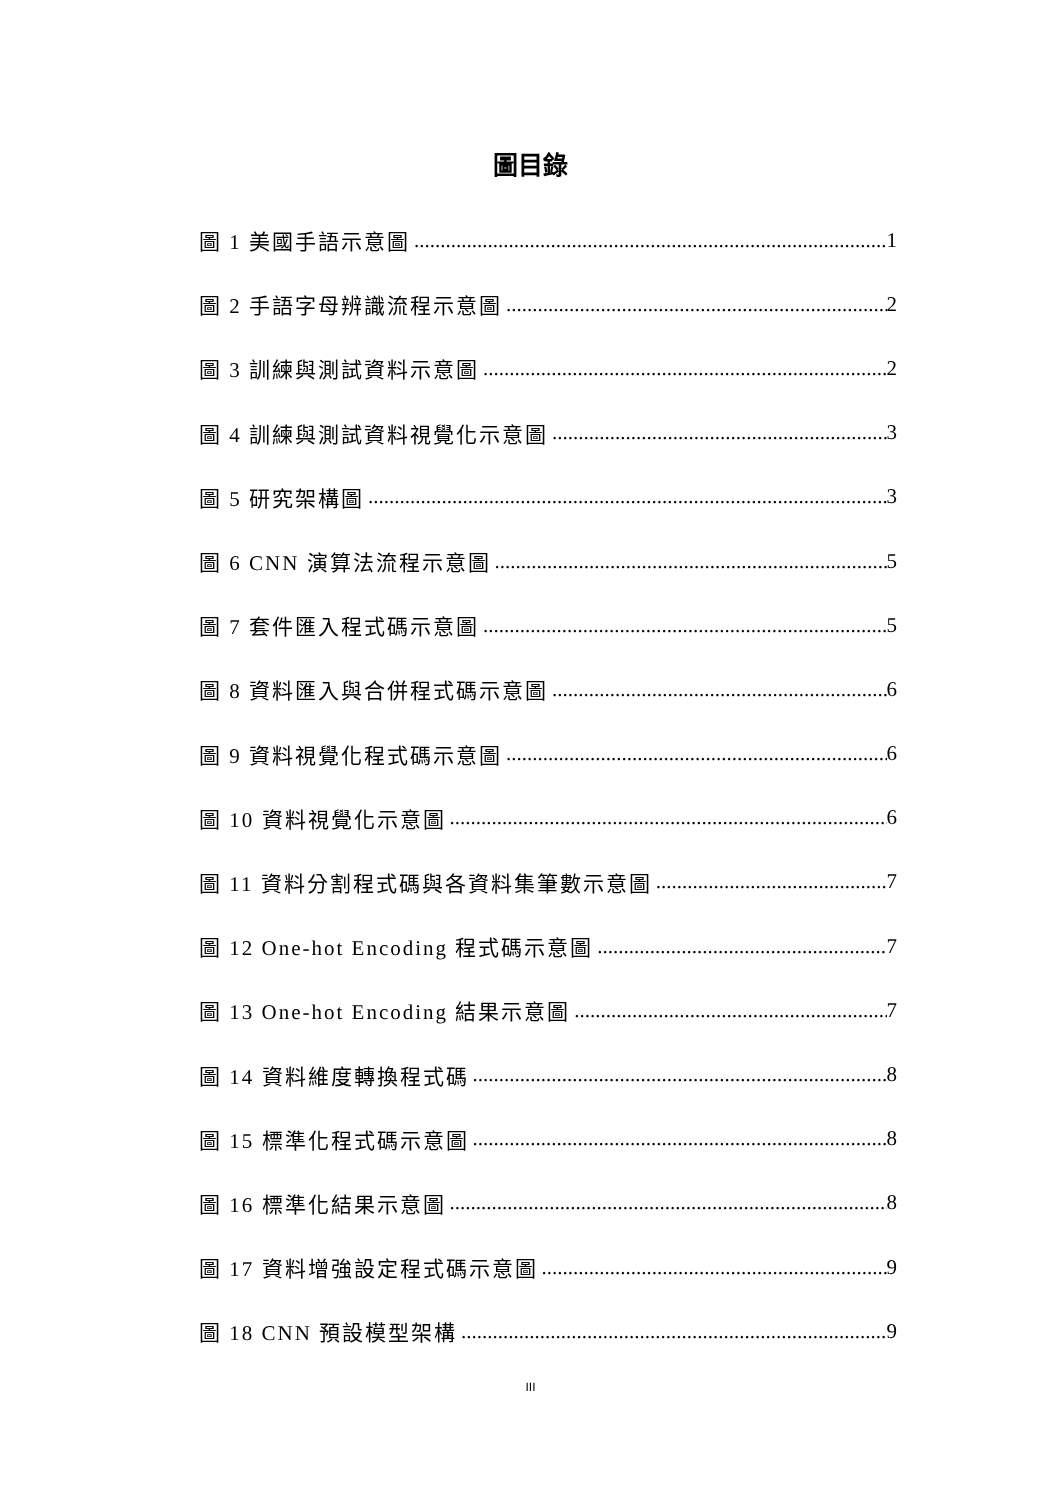圖目錄
圖 1 美國手語示意圖 1
圖 2 手語字母辨識流程示意圖 2
圖 3 訓練與測試資料示意圖 2
圖 4 訓練與測試資料視覺化示意圖 3
圖 5 研究架構圖 3
圖 6 CNN 演算法流程示意圖 5
圖 7 套件匯入程式碼示意圖 5
圖 8 資料匯入與合併程式碼示意圖 6
圖 9 資料視覺化程式碼示意圖 6
圖 10 資料視覺化示意圖 6
圖 11 資料分割程式碼與各資料集筆數示意圖 7
圖 12 One-hot Encoding 程式碼示意圖 7
圖 13 One-hot Encoding 結果示意圖 7
圖 14 資料維度轉換程式碼 8
圖 15 標準化程式碼示意圖 8
圖 16 標準化結果示意圖 8
圖 17 資料增強設定程式碼示意圖 9
圖 18 CNN 預設模型架構 9
III